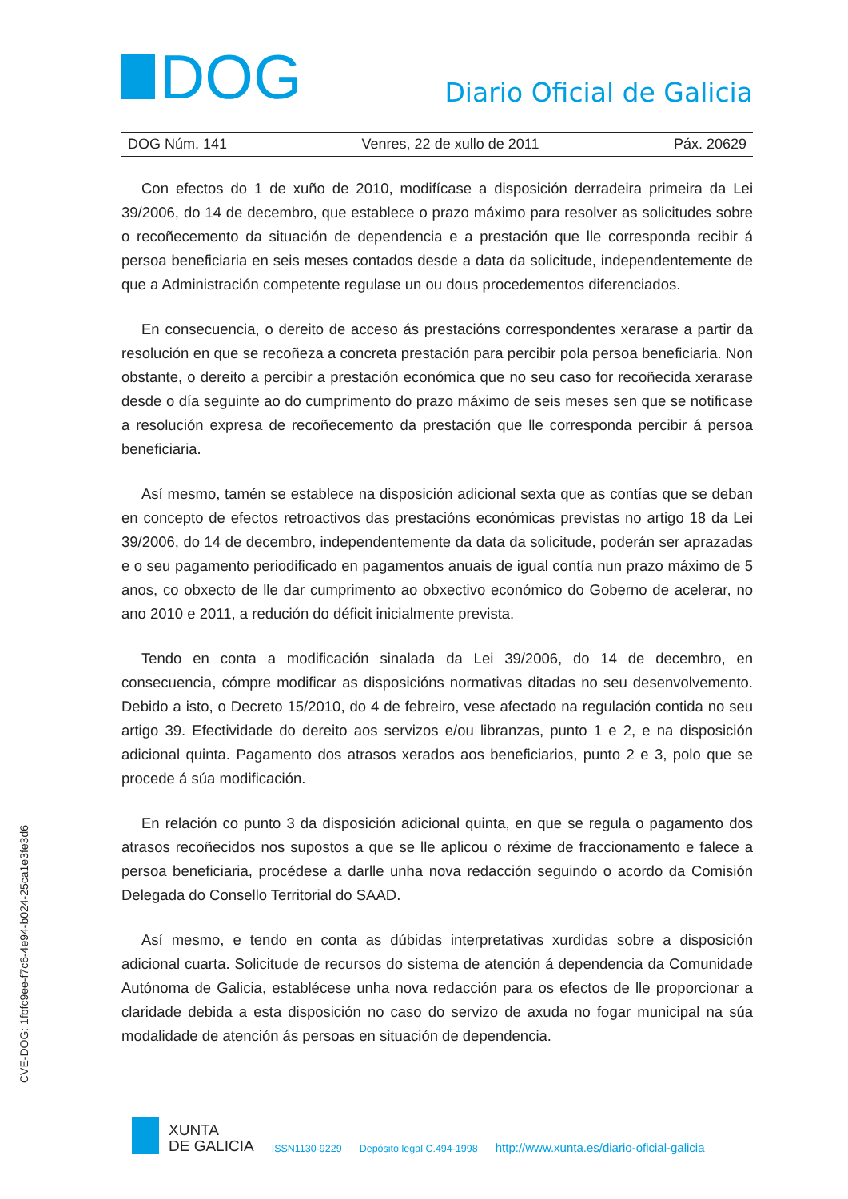DOG
Diario Oficial de Galicia
DOG Núm. 141 Venres, 22 de xullo de 2011 Páx. 20629
Con efectos do 1 de xuño de 2010, modifícase a disposición derradeira primeira da Lei 39/2006, do 14 de decembro, que establece o prazo máximo para resolver as solicitudes sobre o recoñecemento da situación de dependencia e a prestación que lle corresponda recibir á persoa beneficiaria en seis meses contados desde a data da solicitude, independentemente de que a Administración competente regulase un ou dous procedementos diferenciados.
En consecuencia, o dereito de acceso ás prestacións correspondentes xerarase a partir da resolución en que se recoñeza a concreta prestación para percibir pola persoa beneficiaria. Non obstante, o dereito a percibir a prestación económica que no seu caso for recoñecida xerarase desde o día seguinte ao do cumprimento do prazo máximo de seis meses sen que se notificase a resolución expresa de recoñecemento da prestación que lle corresponda percibir á persoa beneficiaria.
Así mesmo, tamén se establece na disposición adicional sexta que as contías que se deban en concepto de efectos retroactivos das prestacións económicas previstas no artigo 18 da Lei 39/2006, do 14 de decembro, independentemente da data da solicitude, poderán ser aprazadas e o seu pagamento periodificado en pagamentos anuais de igual contía nun prazo máximo de 5 anos, co obxecto de lle dar cumprimento ao obxectivo económico do Goberno de acelerar, no ano 2010 e 2011, a redución do déficit inicialmente prevista.
Tendo en conta a modificación sinalada da Lei 39/2006, do 14 de decembro, en consecuencia, cómpre modificar as disposicións normativas ditadas no seu desenvolvemento. Debido a isto, o Decreto 15/2010, do 4 de febreiro, vese afectado na regulación contida no seu artigo 39. Efectividade do dereito aos servizos e/ou libranzas, punto 1 e 2, e na disposición adicional quinta. Pagamento dos atrasos xerados aos beneficiarios, punto 2 e 3, polo que se procede á súa modificación.
En relación co punto 3 da disposición adicional quinta, en que se regula o pagamento dos atrasos recoñecidos nos supostos a que se lle aplicou o réxime de fraccionamento e falece a persoa beneficiaria, procédese a darlle unha nova redacción seguindo o acordo da Comisión Delegada do Consello Territorial do SAAD.
Así mesmo, e tendo en conta as dúbidas interpretativas xurdidas sobre a disposición adicional cuarta. Solicitude de recursos do sistema de atención á dependencia da Comunidade Autónoma de Galicia, establécese unha nova redacción para os efectos de lle proporcionar a claridade debida a esta disposición no caso do servizo de axuda no fogar municipal na súa modalidade de atención ás persoas en situación de dependencia.
CVE-DOG: 1fbfc9ee-f7c6-4e94-b024-25ca1e3fe3d6
XUNTA
DE GALICIA
ISSN1130-9229 Depósito legal C.494-1998 http://www.xunta.es/diario-oficial-galicia